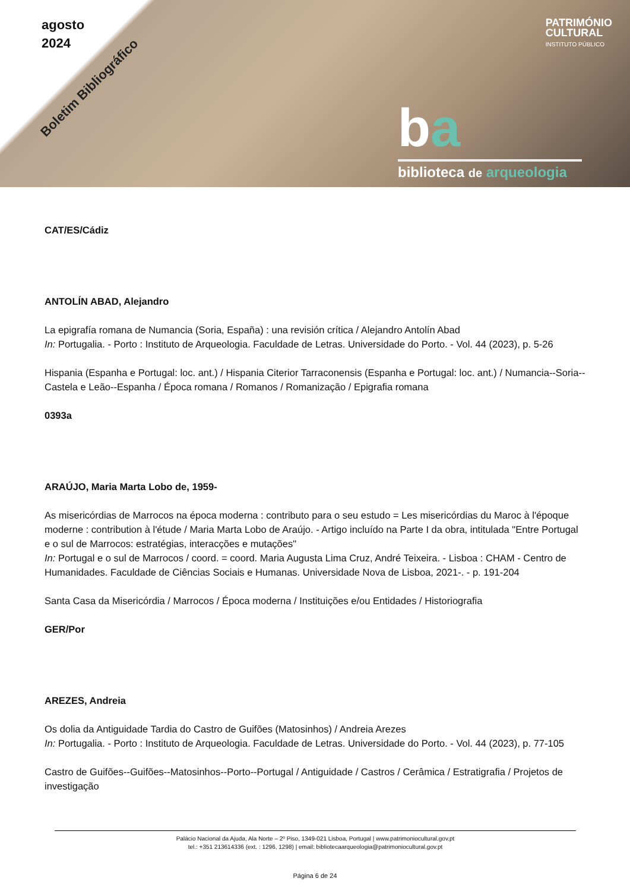agosto
2024
Boletim Bibliográfico
PATRIMÓNIO
CULTURAL
INSTITUTO PÚBLICO
ba
biblioteca de arqueologia
CAT/ES/Cádiz
ANTOLÍN ABAD, Alejandro
La epigrafía romana de Numancia (Soria, España) : una revisión crítica / Alejandro Antolín Abad
In: Portugalia. - Porto : Instituto de Arqueologia. Faculdade de Letras. Universidade do Porto. - Vol. 44 (2023), p. 5-26
Hispania (Espanha e Portugal: loc. ant.) / Hispania Citerior Tarraconensis (Espanha e Portugal: loc. ant.) / Numancia--Soria--Castela e Leão--Espanha / Época romana / Romanos / Romanização / Epigrafia romana
0393a
ARAÚJO, Maria Marta Lobo de, 1959-
As misericórdias de Marrocos na época moderna : contributo para o seu estudo = Les misericórdias du Maroc à l'époque moderne : contribution à l'étude / Maria Marta Lobo de Araújo. - Artigo incluído na Parte I da obra, intitulada "Entre Portugal e o sul de Marrocos: estratégias, interacções e mutações"
In: Portugal e o sul de Marrocos / coord. = coord. Maria Augusta Lima Cruz, André Teixeira. - Lisboa : CHAM - Centro de Humanidades. Faculdade de Ciências Sociais e Humanas. Universidade Nova de Lisboa, 2021-. - p. 191-204
Santa Casa da Misericórdia / Marrocos / Época moderna / Instituições e/ou Entidades / Historiografia
GER/Por
AREZES, Andreia
Os dolia da Antiguidade Tardia do Castro de Guifões (Matosinhos) / Andreia Arezes
In: Portugalia. - Porto : Instituto de Arqueologia. Faculdade de Letras. Universidade do Porto. - Vol. 44 (2023), p. 77-105
Castro de Guifões--Guifões--Matosinhos--Porto--Portugal / Antiguidade / Castros / Cerâmica / Estratigrafia / Projetos de investigação
Palácio Nacional da Ajuda, Ala Norte – 2º Piso, 1349-021 Lisboa, Portugal | www.patrimoniocultural.gov.pt
tel.: +351 213614336 (ext. : 1296, 1298) | email: bibliotecaarqueologia@patrimoniocultural.gov.pt
Página 6 de 24